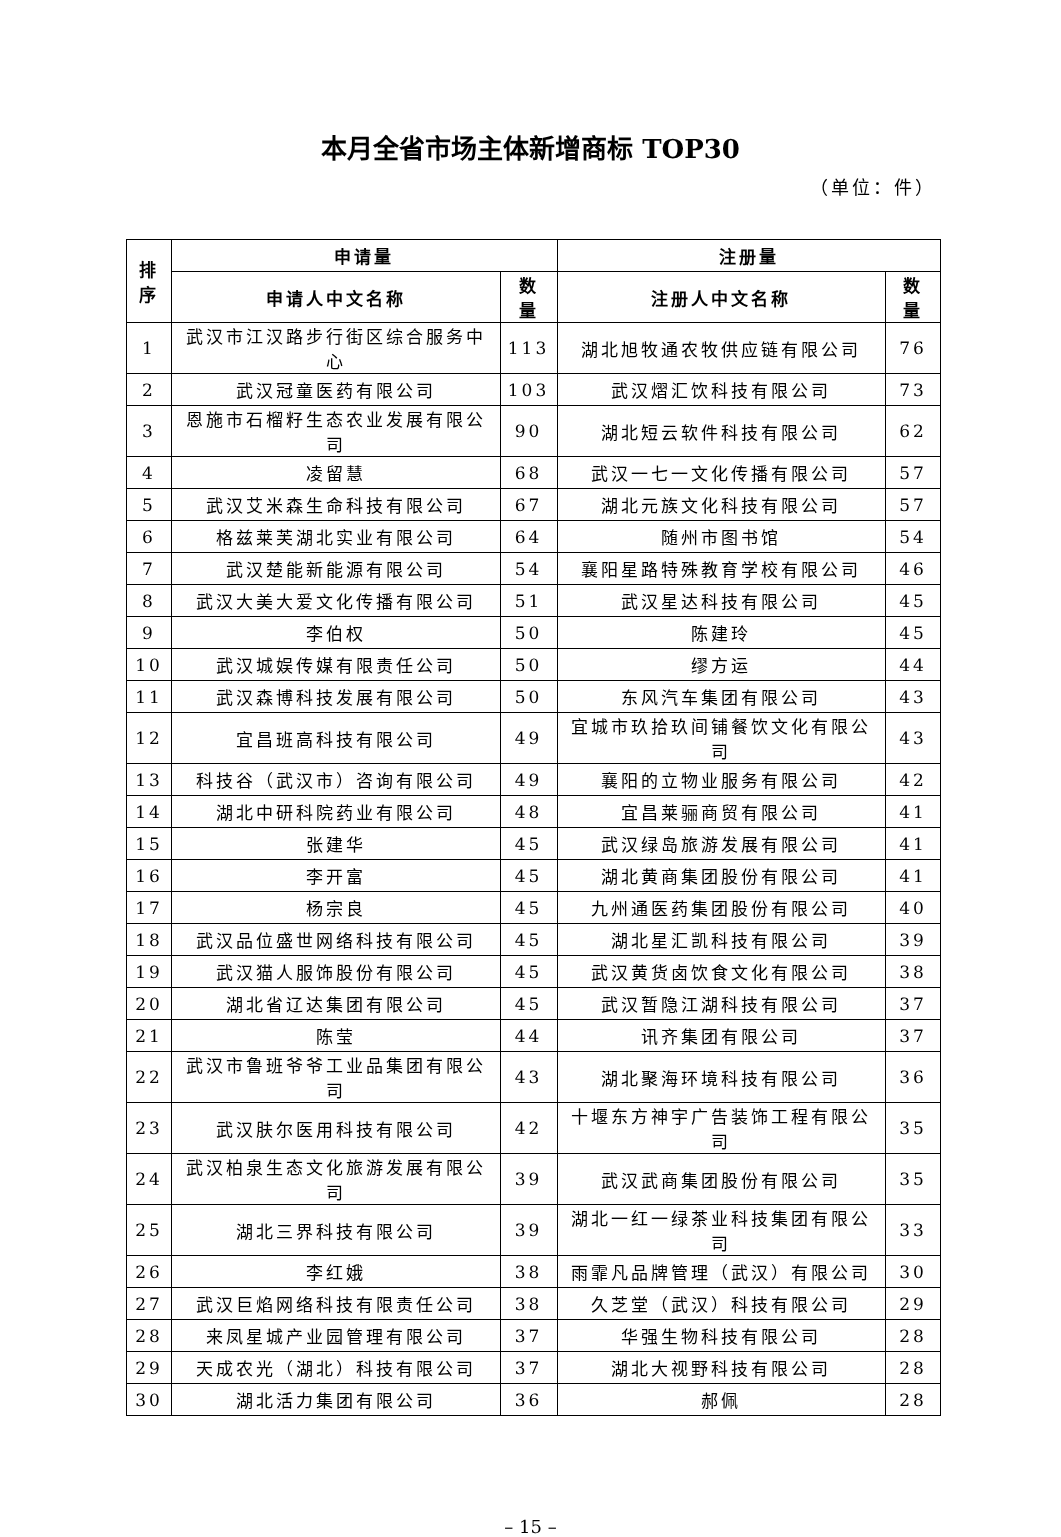本月全省市场主体新增商标 TOP30
（单位：件）
| 排 序 | 申请量 | | 注册量 | |
| --- | --- | --- | --- | --- |
| | 申请人中文名称 | 数 量 | 注册人中文名称 | 数 量 |
| 1 | 武汉市江汉路步行街区综合服务中心 | 113 | 湖北旭牧通农牧供应链有限公司 | 76 |
| 2 | 武汉冠童医药有限公司 | 103 | 武汉熠汇饮科技有限公司 | 73 |
| 3 | 恩施市石榴籽生态农业发展有限公司 | 90 | 湖北短云软件科技有限公司 | 62 |
| 4 | 凌留慧 | 68 | 武汉一七一文化传播有限公司 | 57 |
| 5 | 武汉艾米森生命科技有限公司 | 67 | 湖北元族文化科技有限公司 | 57 |
| 6 | 格兹莱芙湖北实业有限公司 | 64 | 随州市图书馆 | 54 |
| 7 | 武汉楚能新能源有限公司 | 54 | 襄阳星路特殊教育学校有限公司 | 46 |
| 8 | 武汉大美大爱文化传播有限公司 | 51 | 武汉星达科技有限公司 | 45 |
| 9 | 李伯权 | 50 | 陈建玲 | 45 |
| 10 | 武汉城娱传媒有限责任公司 | 50 | 缪方运 | 44 |
| 11 | 武汉森博科技发展有限公司 | 50 | 东风汽车集团有限公司 | 43 |
| 12 | 宜昌班高科技有限公司 | 49 | 宜城市玖拾玖间铺餐饮文化有限公司 | 43 |
| 13 | 科技谷（武汉市）咨询有限公司 | 49 | 襄阳的立物业服务有限公司 | 42 |
| 14 | 湖北中研科院药业有限公司 | 48 | 宜昌莱骊商贸有限公司 | 41 |
| 15 | 张建华 | 45 | 武汉绿岛旅游发展有限公司 | 41 |
| 16 | 李开富 | 45 | 湖北黄商集团股份有限公司 | 41 |
| 17 | 杨宗良 | 45 | 九州通医药集团股份有限公司 | 40 |
| 18 | 武汉品位盛世网络科技有限公司 | 45 | 湖北星汇凯科技有限公司 | 39 |
| 19 | 武汉猫人服饰股份有限公司 | 45 | 武汉黄货卤饮食文化有限公司 | 38 |
| 20 | 湖北省辽达集团有限公司 | 45 | 武汉暂隐江湖科技有限公司 | 37 |
| 21 | 陈莹 | 44 | 讯齐集团有限公司 | 37 |
| 22 | 武汉市鲁班爷爷工业品集团有限公司 | 43 | 湖北聚海环境科技有限公司 | 36 |
| 23 | 武汉肤尔医用科技有限公司 | 42 | 十堰东方神宇广告装饰工程有限公司 | 35 |
| 24 | 武汉柏泉生态文化旅游发展有限公司 | 39 | 武汉武商集团股份有限公司 | 35 |
| 25 | 湖北三界科技有限公司 | 39 | 湖北一红一绿茶业科技集团有限公司 | 33 |
| 26 | 李红娥 | 38 | 雨霏凡品牌管理（武汉）有限公司 | 30 |
| 27 | 武汉巨焰网络科技有限责任公司 | 38 | 久芝堂（武汉）科技有限公司 | 29 |
| 28 | 来凤星城产业园管理有限公司 | 37 | 华强生物科技有限公司 | 28 |
| 29 | 天成农光（湖北）科技有限公司 | 37 | 湖北大视野科技有限公司 | 28 |
| 30 | 湖北活力集团有限公司 | 36 | 郝佩 | 28 |
– 15 –